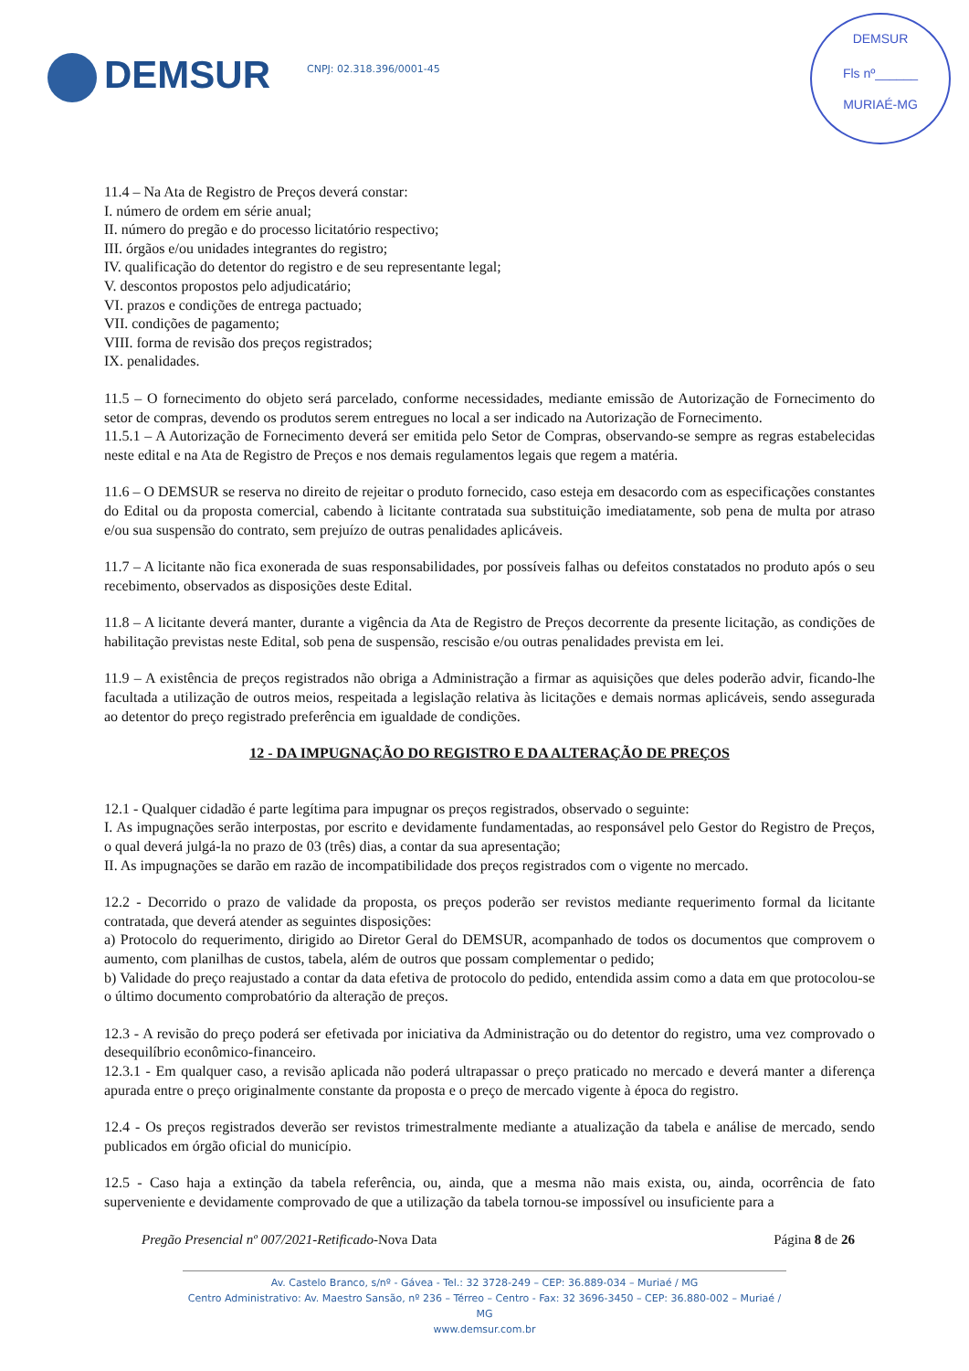DEMSUR
CNPJ: 02.318.396/0001-45
DEMSUR
Fls nº______
MURIAÉ-MG
11.4 – Na Ata de Registro de Preços deverá constar:
I. número de ordem em série anual;
II. número do pregão e do processo licitatório respectivo;
III. órgãos e/ou unidades integrantes do registro;
IV. qualificação do detentor do registro e de seu representante legal;
V. descontos propostos pelo adjudicatário;
VI. prazos e condições de entrega pactuado;
VII. condições de pagamento;
VIII. forma de revisão dos preços registrados;
IX. penalidades.
11.5 – O fornecimento do objeto será parcelado, conforme necessidades, mediante emissão de Autorização de Fornecimento do setor de compras, devendo os produtos serem entregues no local a ser indicado na Autorização de Fornecimento.
11.5.1 – A Autorização de Fornecimento deverá ser emitida pelo Setor de Compras, observando-se sempre as regras estabelecidas neste edital e na Ata de Registro de Preços e nos demais regulamentos legais que regem a matéria.
11.6 – O DEMSUR se reserva no direito de rejeitar o produto fornecido, caso esteja em desacordo com as especificações constantes do Edital ou da proposta comercial, cabendo à licitante contratada sua substituição imediatamente, sob pena de multa por atraso e/ou sua suspensão do contrato, sem prejuízo de outras penalidades aplicáveis.
11.7 – A licitante não fica exonerada de suas responsabilidades, por possíveis falhas ou defeitos constatados no produto após o seu recebimento, observados as disposições deste Edital.
11.8 – A licitante deverá manter, durante a vigência da Ata de Registro de Preços decorrente da presente licitação, as condições de habilitação previstas neste Edital, sob pena de suspensão, rescisão e/ou outras penalidades prevista em lei.
11.9 – A existência de preços registrados não obriga a Administração a firmar as aquisições que deles poderão advir, ficando-lhe facultada a utilização de outros meios, respeitada a legislação relativa às licitações e demais normas aplicáveis, sendo assegurada ao detentor do preço registrado preferência em igualdade de condições.
12 - DA IMPUGNAÇÃO DO REGISTRO E DA ALTERAÇÃO DE PREÇOS
12.1 - Qualquer cidadão é parte legítima para impugnar os preços registrados, observado o seguinte:
I. As impugnações serão interpostas, por escrito e devidamente fundamentadas, ao responsável pelo Gestor do Registro de Preços, o qual deverá julgá-la no prazo de 03 (três) dias, a contar da sua apresentação;
II. As impugnações se darão em razão de incompatibilidade dos preços registrados com o vigente no mercado.
12.2 - Decorrido o prazo de validade da proposta, os preços poderão ser revistos mediante requerimento formal da licitante contratada, que deverá atender as seguintes disposições:
a) Protocolo do requerimento, dirigido ao Diretor Geral do DEMSUR, acompanhado de todos os documentos que comprovem o aumento, com planilhas de custos, tabela, além de outros que possam complementar o pedido;
b) Validade do preço reajustado a contar da data efetiva de protocolo do pedido, entendida assim como a data em que protocolou-se o último documento comprobatório da alteração de preços.
12.3 - A revisão do preço poderá ser efetivada por iniciativa da Administração ou do detentor do registro, uma vez comprovado o desequilíbrio econômico-financeiro.
12.3.1 - Em qualquer caso, a revisão aplicada não poderá ultrapassar o preço praticado no mercado e deverá manter a diferença apurada entre o preço originalmente constante da proposta e o preço de mercado vigente à época do registro.
12.4 - Os preços registrados deverão ser revistos trimestralmente mediante a atualização da tabela e análise de mercado, sendo publicados em órgão oficial do município.
12.5 - Caso haja a extinção da tabela referência, ou, ainda, que a mesma não mais exista, ou, ainda, ocorrência de fato superveniente e devidamente comprovado de que a utilização da tabela tornou-se impossível ou insuficiente para a
Pregão Presencial nº 007/2021-Retificado-Nova Data
Página 8 de 26
Av. Castelo Branco, s/nº - Gávea - Tel.: 32 3728-249 – CEP: 36.889-034 – Muriaé / MG
Centro Administrativo: Av. Maestro Sansão, nº 236 – Térreo – Centro - Fax: 32 3696-3450 – CEP: 36.880-002 – Muriaé / MG
www.demsur.com.br